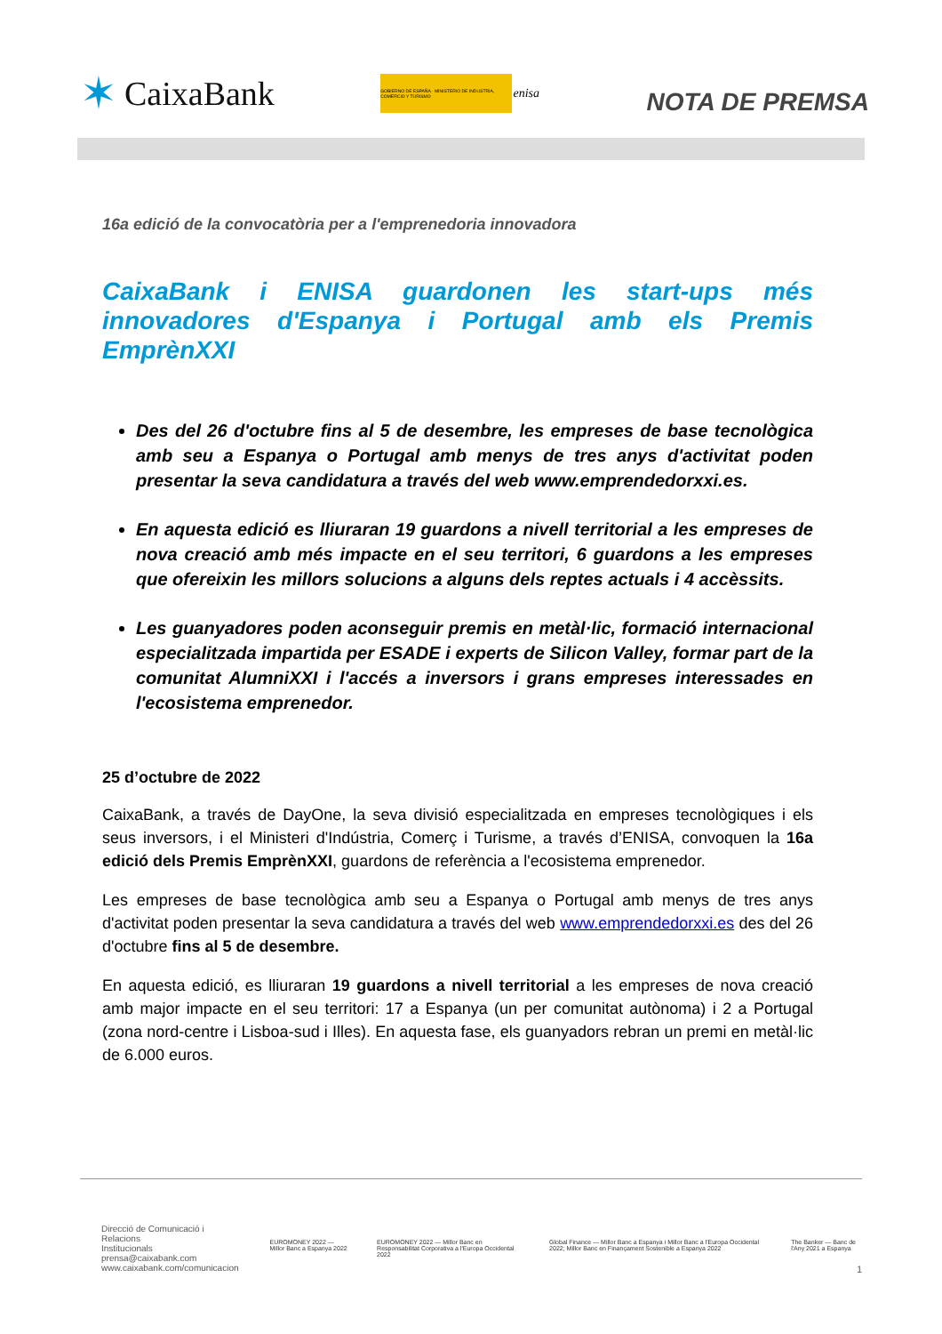✶ CaixaBank
GOBIERNO DE ESPAÑA · MINISTERIO DE INDUSTRIA, COMERCIO Y TURISMO enisa
NOTA DE PREMSA
16a edició de la convocatòria per a l'emprenedoria innovadora
CaixaBank i ENISA guardonen les start-ups més innovadores d'Espanya i Portugal amb els Premis EmprènXXI
Des del 26 d'octubre fins al 5 de desembre, les empreses de base tecnològica amb seu a Espanya o Portugal amb menys de tres anys d'activitat poden presentar la seva candidatura a través del web www.emprendedorxxi.es.
En aquesta edició es lliuraran 19 guardons a nivell territorial a les empreses de nova creació amb més impacte en el seu territori, 6 guardons a les empreses que ofereixin les millors solucions a alguns dels reptes actuals i 4 accèssits.
Les guanyadores poden aconseguir premis en metàl·lic, formació internacional especialitzada impartida per ESADE i experts de Silicon Valley, formar part de la comunitat AlumniXXI i l'accés a inversors i grans empreses interessades en l'ecosistema emprenedor.
25 d’octubre de 2022
CaixaBank, a través de DayOne, la seva divisió especialitzada en empreses tecnològiques i els seus inversors, i el Ministeri d'Indústria, Comerç i Turisme, a través d’ENISA, convoquen la 16a edició dels Premis EmprènXXI, guardons de referència a l'ecosistema emprenedor.
Les empreses de base tecnològica amb seu a Espanya o Portugal amb menys de tres anys d'activitat poden presentar la seva candidatura a través del web www.emprendedorxxi.es des del 26 d'octubre fins al 5 de desembre.
En aquesta edició, es lliuraran 19 guardons a nivell territorial a les empreses de nova creació amb major impacte en el seu territori: 17 a Espanya (un per comunitat autònoma) i 2 a Portugal (zona nord-centre i Lisboa-sud i Illes). En aquesta fase, els guanyadors rebran un premi en metàl·lic de 6.000 euros.
Direcció de Comunicació i Relacions
Institucionals
prensa@caixabank.com
www.caixabank.com/comunicacion
EUROMONEY 2022 — Millor Banc a Espanya 2022
EUROMONEY 2022 — Millor Banc en Responsabilitat Corporativa a l'Europa Occidental 2022
Global Finance — Millor Banc a Espanya i Millor Banc a l'Europa Occidental 2022; Millor Banc en Finançament Sostenible a Espanya 2022
The Banker — Banc de l'Any 2021 a Espanya
1